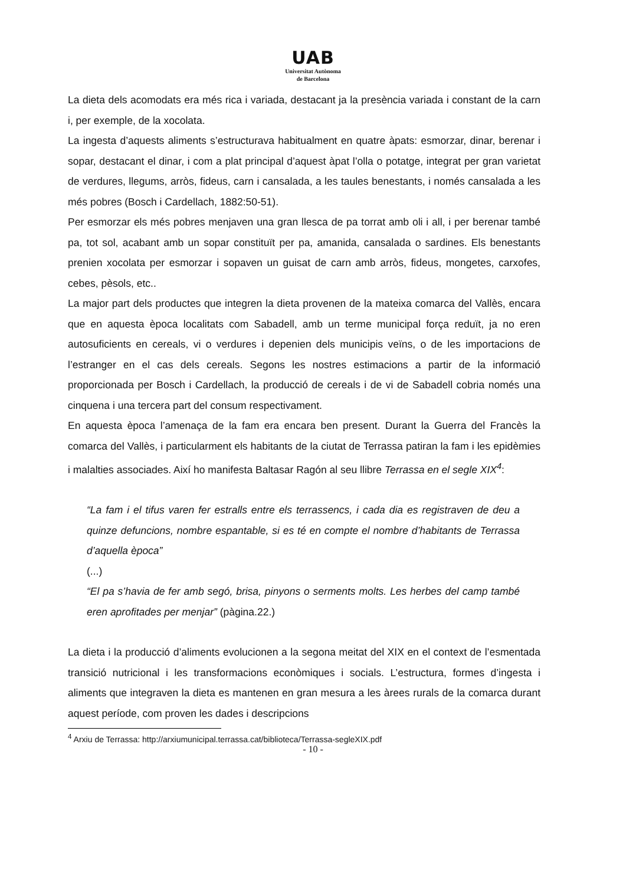UAB
Universitat Autònoma
de Barcelona
La dieta dels acomodats era més rica i variada, destacant ja la presència variada i constant de la carn i, per exemple, de la xocolata.
La ingesta d’aquests aliments s’estructurava habitualment en quatre àpats: esmorzar, dinar, berenar i sopar, destacant el dinar, i com a plat principal d’aquest àpat l’olla o potatge, integrat per gran varietat de verdures, llegums, arròs, fideus, carn i cansalada, a les taules benestants, i només cansalada a les més pobres (Bosch i Cardellach, 1882:50-51).
Per esmorzar els més pobres menjaven una gran llesca de pa torrat amb oli i all, i per berenar també pa, tot sol, acabant amb un sopar constituït per pa, amanida, cansalada o sardines. Els benestants prenien xocolata per esmorzar i sopaven un guisat de carn amb arròs, fideus, mongetes, carxofes, cebes, pèsols, etc..
La major part dels productes que integren la dieta provenen de la mateixa comarca del Vallès, encara que en aquesta època localitats com Sabadell, amb un terme municipal força reduït, ja no eren autosuficients en cereals, vi o verdures i depenien dels municipis veïns, o de les importacions de l’estranger en el cas dels cereals. Segons les nostres estimacions a partir de la informació proporcionada per Bosch i Cardellach, la producció de cereals i de vi de Sabadell cobria només una cinquena i una tercera part del consum respectivament.
En aquesta època l’amenaça de la fam era encara ben present. Durant la Guerra del Francès la comarca del Vallès, i particularment els habitants de la ciutat de Terrassa patiran la fam i les epidèmies i malalties associades. Així ho manifesta Baltasar Ragón al seu llibre Terrassa en el segle XIX<sup>4</sup>:
“La fam i el tifus varen fer estralls entre els terrassencs, i cada dia es registraven de deu a quinze defuncions, nombre espantable, si es té en compte el nombre d’habitants de Terrassa d’aquella època”
(...)
“El pa s’havia de fer amb segó, brisa, pinyons o serments molts. Les herbes del camp també eren aprofitades per menjar” (pàgina.22.)
La dieta i la producció d’aliments evolucionen a la segona meitat del XIX en el context de l’esmentada transició nutricional i les transformacions econòmiques i socials. L’estructura, formes d’ingesta i aliments que integraven la dieta es mantenen en gran mesura a les àrees rurals de la comarca durant aquest període, com proven les dades i descripcions
<sup>4</sup> Arxiu de Terrassa: http://arxiumunicipal.terrassa.cat/biblioteca/Terrassa-segleXIX.pdf
- 10 -